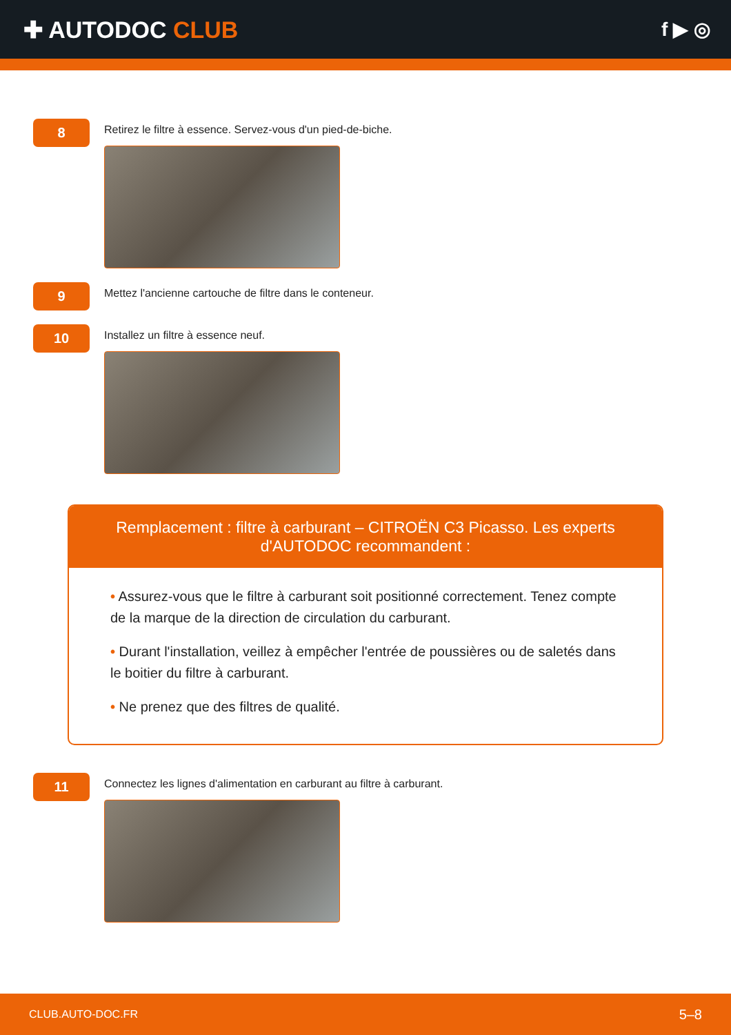✚ AUTODOC CLUB
f ▶ ◎
8
Retirez le filtre à essence. Servez-vous d'un pied-de-biche.
9
Mettez l'ancienne cartouche de filtre dans le conteneur.
10
Installez un filtre à essence neuf.
Remplacement : filtre à carburant – CITROËN C3 Picasso. Les experts d'AUTODOC recommandent :
• Assurez-vous que le filtre à carburant soit positionné correctement. Tenez compte de la marque de la direction de circulation du carburant.
• Durant l'installation, veillez à empêcher l'entrée de poussières ou de saletés dans le boitier du filtre à carburant.
• Ne prenez que des filtres de qualité.
11
Connectez les lignes d'alimentation en carburant au filtre à carburant.
CLUB.AUTO-DOC.FR 5–8